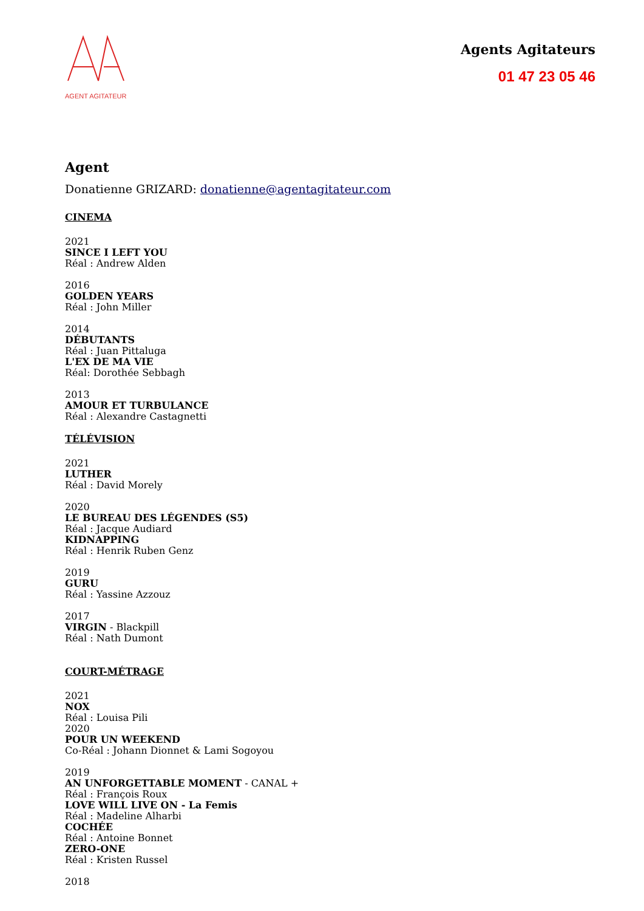AGENT AGITATEUR
Agents Agitateurs
01 47 23 05 46
Agent
Donatienne GRIZARD: donatienne@agentagitateur.com
CINEMA
2021
SINCE I LEFT YOU
Réal : Andrew Alden
2016
GOLDEN YEARS
Réal : John Miller
2014
DÉBUTANTS
Réal : Juan Pittaluga
L'EX DE MA VIE
Réal: Dorothée Sebbagh
2013
AMOUR ET TURBULANCE
Réal : Alexandre Castagnetti
TÉLÉVISION
2021
LUTHER
Réal : David Morely
2020
LE BUREAU DES LÉGENDES (S5)
Réal : Jacque Audiard
KIDNAPPING
Réal : Henrik Ruben Genz
2019
GURU
Réal : Yassine Azzouz
2017
VIRGIN - Blackpill
Réal : Nath Dumont
COURT-MÉTRAGE
2021
NOX
Réal : Louisa Pili
2020
POUR UN WEEKEND
Co-Réal : Johann Dionnet & Lami Sogoyou
2019
AN UNFORGETTABLE MOMENT - CANAL +
Réal : François Roux
LOVE WILL LIVE ON - La Femis
Réal : Madeline Alharbi
COCHÉE
Réal : Antoine Bonnet
ZERO-ONE
Réal : Kristen Russel
2018